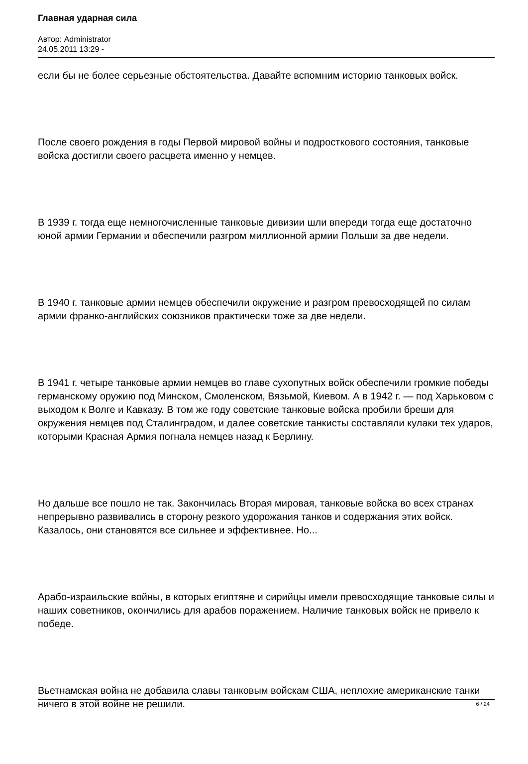Главная ударная сила
Автор: Administrator
24.05.2011 13:29 -
если бы не более серьезные обстоятельства. Давайте вспомним историю танковых войск.
После своего рождения в годы Первой мировой войны и подросткового состояния, танковые войска достигли своего расцвета именно у немцев.
В 1939 г. тогда еще немногочисленные танковые дивизии шли впереди тогда еще достаточно юной армии Германии и обеспечили разгром миллионной армии Польши за две недели.
В 1940 г. танковые армии немцев обеспечили окружение и разгром превосходящей по силам армии франко-английских союзников практически тоже за две недели.
В 1941 г. четыре танковые армии немцев во главе сухопутных войск обеспечили громкие победы германскому оружию под Минском, Смоленском, Вязьмой, Киевом. А в 1942 г. — под Харьковом с выходом к Волге и Кавказу. В том же году советские танковые войска пробили бреши для окружения немцев под Сталинградом, и далее советские танкисты составляли кулаки тех ударов, которыми Красная Армия погнала немцев назад к Берлину.
Но дальше все пошло не так. Закончилась Вторая мировая, танковые войска во всех странах непрерывно развивались в сторону резкого удорожания танков и содержания этих войск. Казалось, они становятся все сильнее и эффективнее. Но...
Арабо-израильские войны, в которых египтяне и сирийцы имели превосходящие танковые силы и наших советников, окончились для арабов поражением. Наличие танковых войск не привело к победе.
Вьетнамская война не добавила славы танковым войскам США, неплохие американские танки ничего в этой войне не решили.
6 / 24